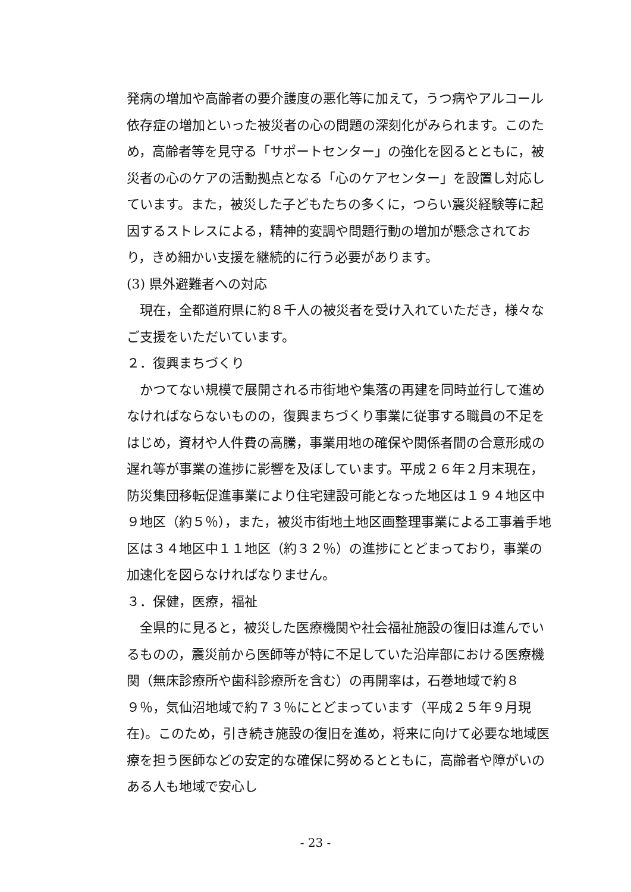発病の増加や高齢者の要介護度の悪化等に加えて，うつ病やアルコール依存症の増加といった被災者の心の問題の深刻化がみられます。このため，高齢者等を見守る「サポートセンター」の強化を図るとともに，被災者の心のケアの活動拠点となる「心のケアセンター」を設置し対応しています。また，被災した子どもたちの多くに，つらい震災経験等に起因するストレスによる，精神的変調や問題行動の増加が懸念されており，きめ細かい支援を継続的に行う必要があります。
(3) 県外避難者への対応
現在，全都道府県に約８千人の被災者を受け入れていただき，様々なご支援をいただいています。
２．復興まちづくり
かつてない規模で展開される市街地や集落の再建を同時並行して進めなければならないものの，復興まちづくり事業に従事する職員の不足をはじめ，資材や人件費の高騰，事業用地の確保や関係者間の合意形成の遅れ等が事業の進捗に影響を及ぼしています。平成２６年２月末現在，防災集団移転促進事業により住宅建設可能となった地区は１９４地区中９地区（約５％），また，被災市街地土地区画整理事業による工事着手地区は３４地区中１１地区（約３２％）の進捗にとどまっており，事業の加速化を図らなければなりません。
３．保健，医療，福祉
全県的に見ると，被災した医療機関や社会福祉施設の復旧は進んでいるものの，震災前から医師等が特に不足していた沿岸部における医療機関（無床診療所や歯科診療所を含む）の再開率は，石巻地域で約８９％，気仙沼地域で約７３％にとどまっています（平成２５年９月現在)。このため，引き続き施設の復旧を進め，将来に向けて必要な地域医療を担う医師などの安定的な確保に努めるとともに，高齢者や障がいのある人も地域で安心し
- 23 -